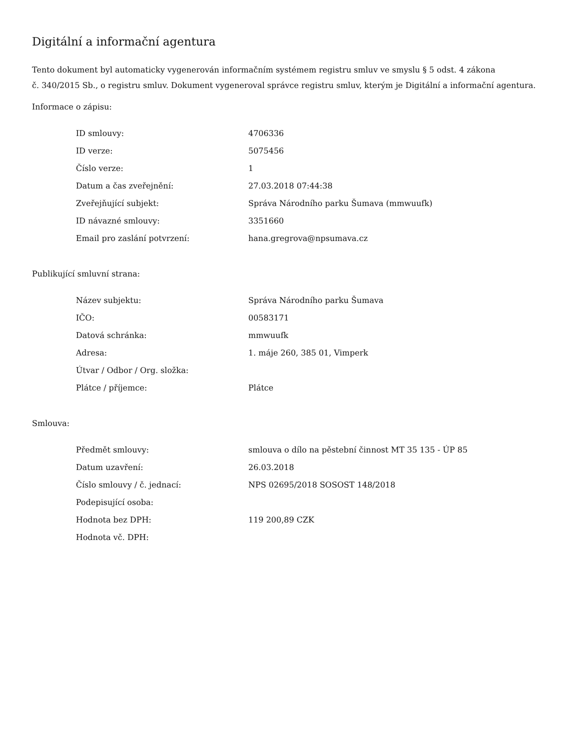Digitální a informační agentura
Tento dokument byl automaticky vygenerován informačním systémem registru smluv ve smyslu § 5 odst. 4 zákona
č. 340/2015 Sb., o registru smluv. Dokument vygeneroval správce registru smluv, kterým je Digitální a informační agentura.
Informace o zápisu:
| ID smlouvy: | 4706336 |
| ID verze: | 5075456 |
| Číslo verze: | 1 |
| Datum a čas zveřejnění: | 27.03.2018 07:44:38 |
| Zveřejňující subjekt: | Správa Národního parku Šumava (mmwuufk) |
| ID návazné smlouvy: | 3351660 |
| Email pro zaslání potvrzení: | hana.gregrova@npsumava.cz |
Publikující smluvní strana:
| Název subjektu: | Správa Národního parku Šumava |
| IČO: | 00583171 |
| Datová schránka: | mmwuufk |
| Adresa: | 1. máje 260, 385 01, Vimperk |
| Útvar / Odbor / Org. složka: | |
| Plátce / příjemce: | Plátce |
Smlouva:
| Předmět smlouvy: | smlouva o dílo na pěstební činnost MT 35 135 - ÚP 85 |
| Datum uzavření: | 26.03.2018 |
| Číslo smlouvy / č. jednací: | NPS 02695/2018 SOSOST 148/2018 |
| Podepisující osoba: | |
| Hodnota bez DPH: | 119 200,89 CZK |
| Hodnota vč. DPH: | |